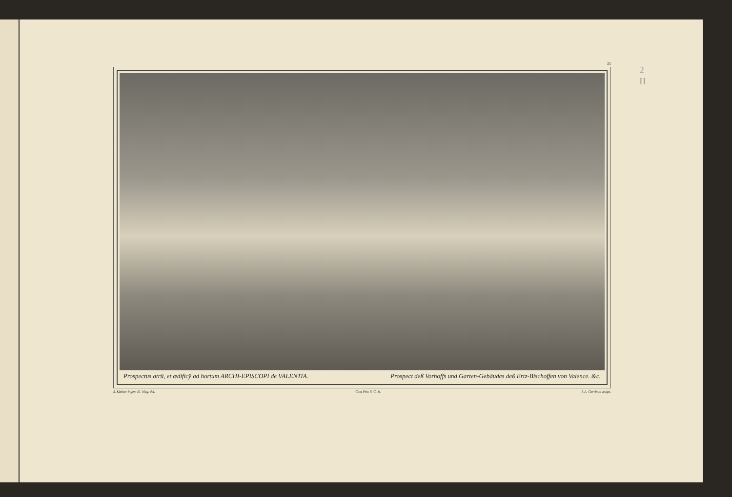2
II
31
Prospectus atrü, et ædificÿ ad hortum ARCHI-EPISCOPI de VALENTIA. Prospect deß Vorhoffs und Garten-Gebäudes deß Ertz-Bischoffen von Valence. &c.
S. Kleiner Ingen. El. Mog. del. Cum Priv. S. C. M. I. A. Corvinus sculps.